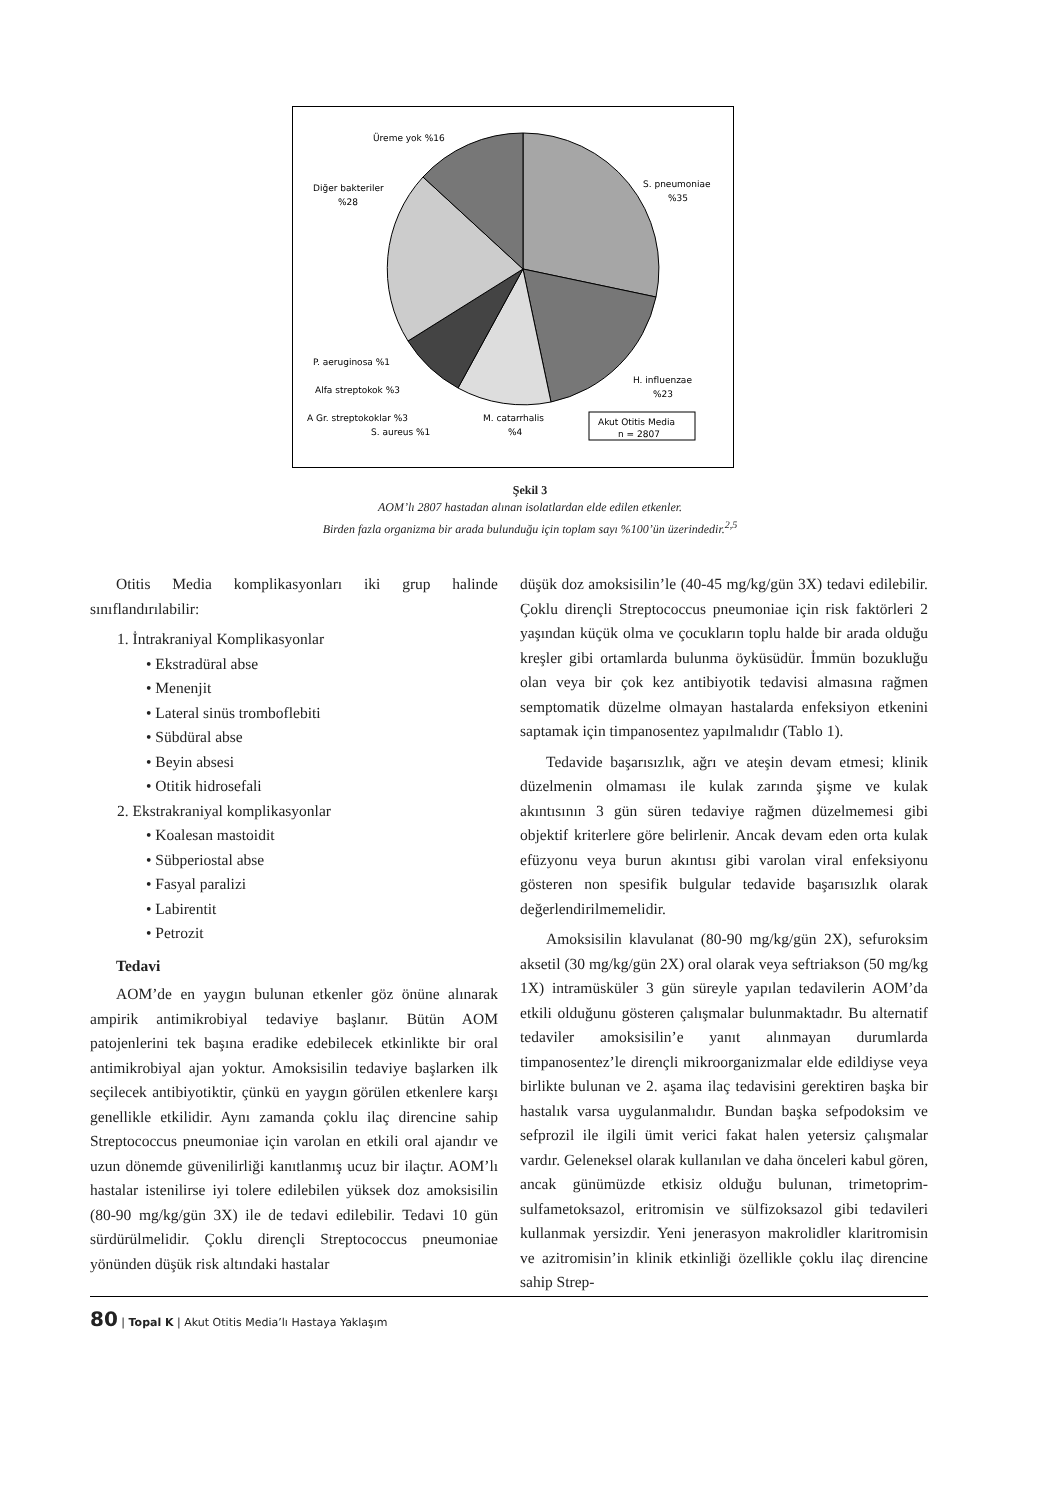Üreme yok %16
Diğer bakteriler
%28
S. pneumoniae
%35
H. influenzae
%23
P. aeruginosa %1
Alfa streptokok %3
A Gr. streptokoklar %3
S. aureus %1
M. catarrhalis
%4
Akut Otitis Media
n = 2807
Şekil 3
AOM’lı 2807 hastadan alınan isolatlardan elde edilen etkenler.
Birden fazla organizma bir arada bulunduğu için toplam sayı %100’ün üzerindedir.<sup>2,5</sup>
Otitis Media komplikasyonları iki grup halinde sınıflandırılabilir:
1. İntrakraniyal Komplikasyonlar
• Ekstradüral abse
• Menenjit
• Lateral sinüs tromboflebiti
• Sübdüral abse
• Beyin absesi
• Otitik hidrosefali
2. Ekstrakraniyal komplikasyonlar
• Koalesan mastoidit
• Sübperiostal abse
• Fasyal paralizi
• Labirentit
• Petrozit
Tedavi
AOM’de en yaygın bulunan etkenler göz önüne alınarak ampirik antimikrobiyal tedaviye başlanır. Bütün AOM patojenlerini tek başına eradike edebilecek etkinlikte bir oral antimikrobiyal ajan yoktur. Amoksisilin tedaviye başlarken ilk seçilecek antibiyotiktir, çünkü en yaygın görülen etkenlere karşı genellikle etkilidir. Aynı zamanda çoklu ilaç direncine sahip Streptococcus pneumoniae için varolan en etkili oral ajandır ve uzun dönemde güvenilirliği kanıtlanmış ucuz bir ilaçtır. AOM’lı hastalar istenilirse iyi tolere edilebilen yüksek doz amoksisilin (80-90 mg/kg/gün 3X) ile de tedavi edilebilir. Tedavi 10 gün sürdürülmelidir. Çoklu dirençli Streptococcus pneumoniae yönünden düşük risk altındaki hastalar
düşük doz amoksisilin’le (40-45 mg/kg/gün 3X) tedavi edilebilir. Çoklu dirençli Streptococcus pneumoniae için risk faktörleri 2 yaşından küçük olma ve çocukların toplu halde bir arada olduğu kreşler gibi ortamlarda bulunma öyküsüdür. İmmün bozukluğu olan veya bir çok kez antibiyotik tedavisi almasına rağmen semptomatik düzelme olmayan hastalarda enfeksiyon etkenini saptamak için timpanosentez yapılmalıdır (Tablo 1).
Tedavide başarısızlık, ağrı ve ateşin devam etmesi; klinik düzelmenin olmaması ile kulak zarında şişme ve kulak akıntısının 3 gün süren tedaviye rağmen düzelmemesi gibi objektif kriterlere göre belirlenir. Ancak devam eden orta kulak efüzyonu veya burun akıntısı gibi varolan viral enfeksiyonu gösteren non spesifik bulgular tedavide başarısızlık olarak değerlendirilmemelidir.
Amoksisilin klavulanat (80-90 mg/kg/gün 2X), sefuroksim aksetil (30 mg/kg/gün 2X) oral olarak veya seftriakson (50 mg/kg 1X) intramüsküler 3 gün süreyle yapılan tedavilerin AOM’da etkili olduğunu gösteren çalışmalar bulunmaktadır. Bu alternatif tedaviler amoksisilin’e yanıt alınmayan durumlarda timpanosentez’le dirençli mikroorganizmalar elde edildiyse veya birlikte bulunan ve 2. aşama ilaç tedavisini gerektiren başka bir hastalık varsa uygulanmalıdır. Bundan başka sefpodoksim ve sefprozil ile ilgili ümit verici fakat halen yetersiz çalışmalar vardır. Geleneksel olarak kullanılan ve daha önceleri kabul gören, ancak günümüzde etkisiz olduğu bulunan, trimetoprim-sulfametoksazol, eritromisin ve sülfizoksazol gibi tedavileri kullanmak yersizdir. Yeni jenerasyon makrolidler klaritromisin ve azitromisin’in klinik etkinliği özellikle çoklu ilaç direncine sahip Strep-
80 | Topal K | Akut Otitis Media’lı Hastaya Yaklaşım